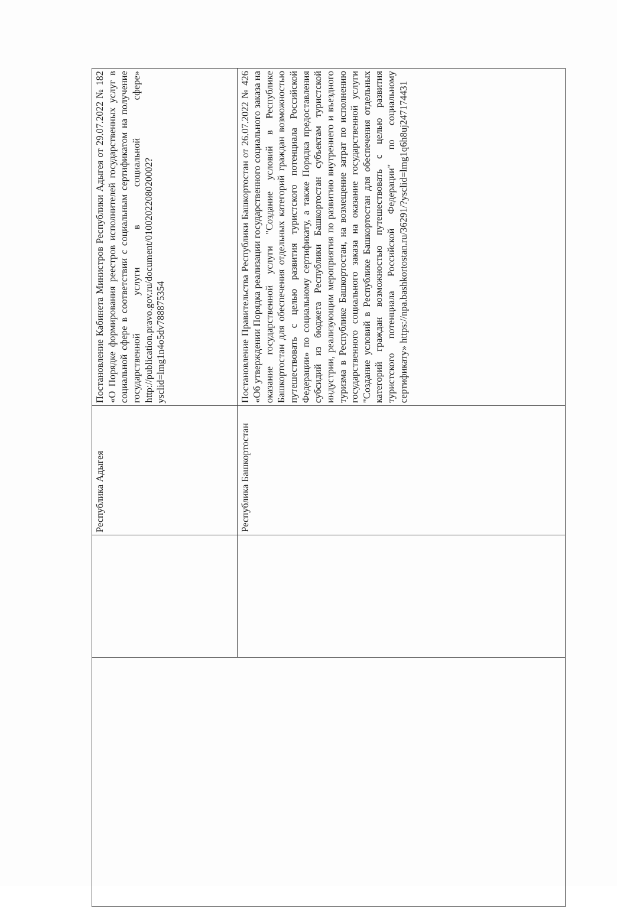| | | Республика Адыгея | Постановление Кабинета Министров Республики Адыгея от 29.07.2022 № 182 «О Порядке формирования реестров исполнителей государственных услуг в социальной сфере в соответствии с социальным сертификатом на получение государственной услуги в социальной сфере» http://publication.pravo.gov.ru/document/0100202208020002?ysclid=lmg1n4o5dv788875354 |
| | | Республика Башкортостан | Постановление Правительства Республики Башкортостан от 26.07.2022 № 426 «Об утверждении Порядка реализации государственного социального заказа на оказание государственной услуги "Создание условий в Республике Башкортостан для обеспечения отдельных категорий граждан возможностью путешествовать с целью развития туристского потенциала Российской Федерации» по социальному сертификату, а также Порядка предоставления субсидий из бюджета Республики Башкортостан субъектам туристской индустрии, реализующим мероприятия по развитию внутреннего и въездного туризма в Республике Башкортостан, на возмещение затрат по исполнению государственного социального заказа на оказание государственной услуги "Создание условий в Республике Башкортостан для обеспечения отдельных категорий граждан возможностью путешествовать с целью развития туристского потенциала Российской Федерации" по социальному сертификату» https://npa.bashkortostan.ru/36291/?ysclid=lmg1q6h8uj247174431 |